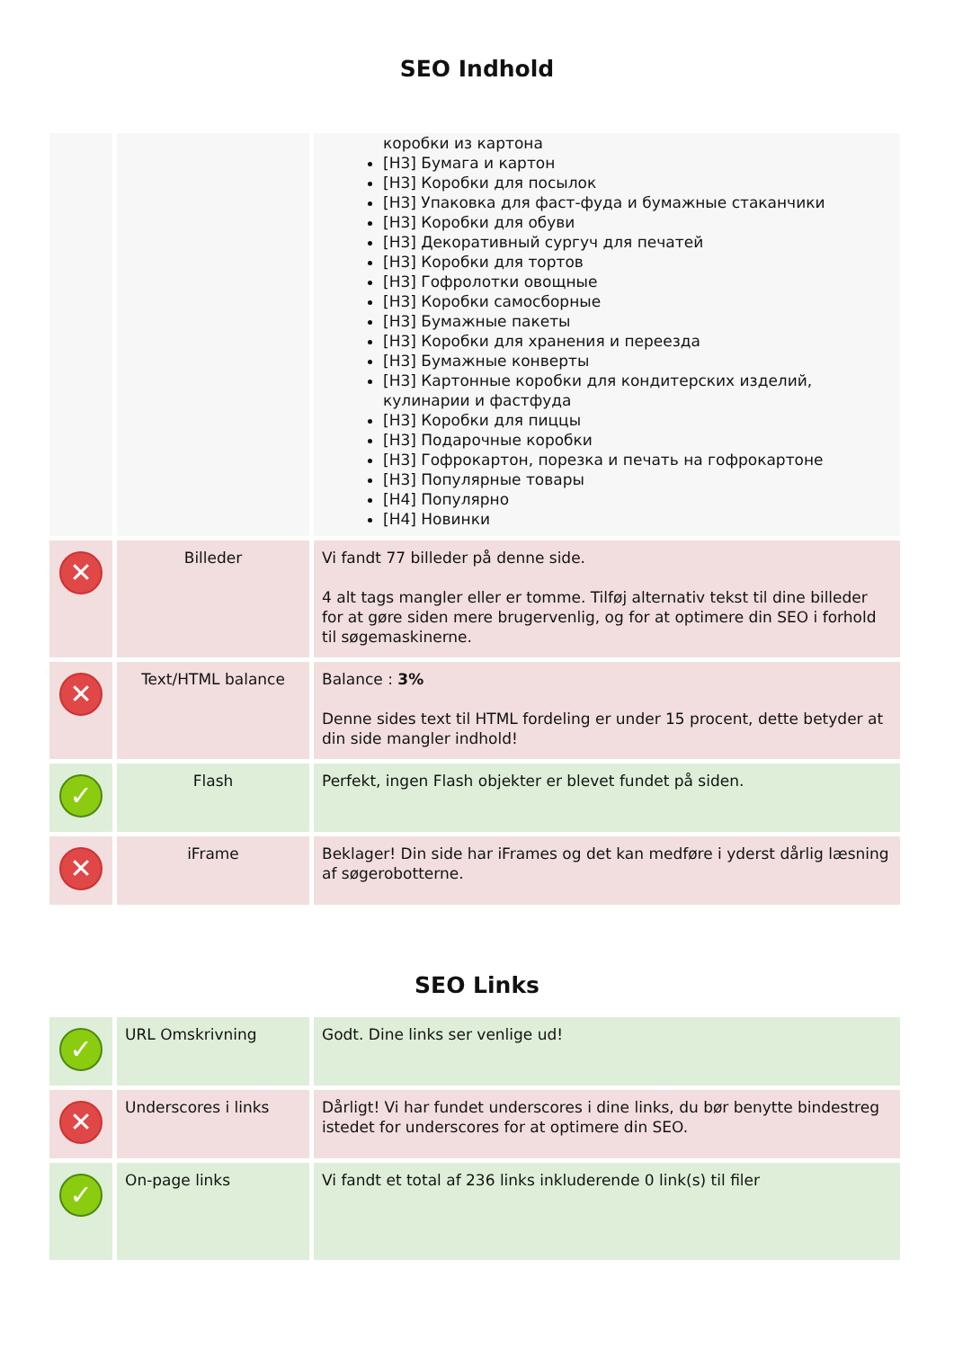SEO Indhold
| | | коробки из картона [H3] Бумага и картон [H3] Коробки для посылок [H3] Упаковка для фаст-фуда и бумажные стаканчики [H3] Коробки для обуви [H3] Декоративный сургуч для печатей [H3] Коробки для тортов [H3] Гофролотки овощные [H3] Коробки самосборные [H3] Бумажные пакеты [H3] Коробки для хранения и переезда [H3] Бумажные конверты [H3] Картонные коробки для кондитерских изделий, кулинарии и фастфуда [H3] Коробки для пиццы [H3] Подарочные коробки [H3] Гофрокартон, порезка и печать на гофрокартоне [H3] Популярные товары [H4] Популярно [H4] Новинки |
| ✕ | Billeder | Vi fandt 77 billeder på denne side. 4 alt tags mangler eller er tomme. Tilføj alternativ tekst til dine billeder for at gøre siden mere brugervenlig, og for at optimere din SEO i forhold til søgemaskinerne. |
| ✕ | Text/HTML balance | Balance : 3% Denne sides text til HTML fordeling er under 15 procent, dette betyder at din side mangler indhold! |
| ✓ | Flash | Perfekt, ingen Flash objekter er blevet fundet på siden. |
| ✕ | iFrame | Beklager! Din side har iFrames og det kan medføre i yderst dårlig læsning af søgerobotterne. |
SEO Links
| ✓ | URL Omskrivning | Godt. Dine links ser venlige ud! |
| ✕ | Underscores i links | Dårligt! Vi har fundet underscores i dine links, du bør benytte bindestreg istedet for underscores for at optimere din SEO. |
| ✓ | On-page links | Vi fandt et total af 236 links inkluderende 0 link(s) til filer |